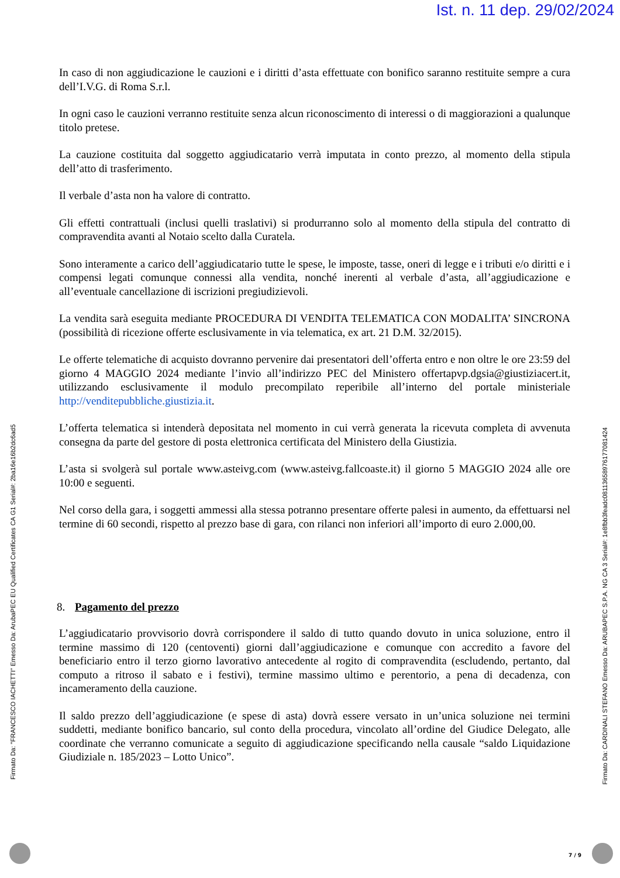Ist. n. 11 dep. 29/02/2024
In caso di non aggiudicazione le cauzioni e i diritti d’asta effettuate con bonifico saranno restituite sempre a cura dell’I.V.G. di Roma S.r.l.
In ogni caso le cauzioni verranno restituite senza alcun riconoscimento di interessi o di maggiorazioni a qualunque titolo pretese.
La cauzione costituita dal soggetto aggiudicatario verrà imputata in conto prezzo, al momento della stipula dell’atto di trasferimento.
Il verbale d’asta non ha valore di contratto.
Gli effetti contrattuali (inclusi quelli traslativi) si produrranno solo al momento della stipula del contratto di compravendita avanti al Notaio scelto dalla Curatela.
Sono interamente a carico dell’aggiudicatario tutte le spese, le imposte, tasse, oneri di legge e i tributi e/o diritti e i compensi legati comunque connessi alla vendita, nonché inerenti al verbale d’asta, all’aggiudicazione e all’eventuale cancellazione di iscrizioni pregiudizievoli.
La vendita sarà eseguita mediante PROCEDURA DI VENDITA TELEMATICA CON MODALITA’ SINCRONA (possibilità di ricezione offerte esclusivamente in via telematica, ex art. 21 D.M. 32/2015).
Le offerte telematiche di acquisto dovranno pervenire dai presentatori dell’offerta entro e non oltre le ore 23:59 del giorno 4 MAGGIO 2024 mediante l’invio all’indirizzo PEC del Ministero offertapvp.dgsia@giustiziacert.it, utilizzando esclusivamente il modulo precompilato reperibile all’interno del portale ministeriale http://venditepubbliche.giustizia.it.
L’offerta telematica si intenderà depositata nel momento in cui verrà generata la ricevuta completa di avvenuta consegna da parte del gestore di posta elettronica certificata del Ministero della Giustizia.
L’asta si svolgerà sul portale www.asteivg.com (www.asteivg.fallcoaste.it) il giorno 5 MAGGIO 2024 alle ore 10:00 e seguenti.
Nel corso della gara, i soggetti ammessi alla stessa potranno presentare offerte palesi in aumento, da effettuarsi nel termine di 60 secondi, rispetto al prezzo base di gara, con rilanci non inferiori all’importo di euro 2.000,00.
8. Pagamento del prezzo
L’aggiudicatario provvisorio dovrà corrispondere il saldo di tutto quando dovuto in unica soluzione, entro il termine massimo di 120 (centoventi) giorni dall’aggiudicazione e comunque con accredito a favore del beneficiario entro il terzo giorno lavorativo antecedente al rogito di compravendita (escludendo, pertanto, dal computo a ritroso il sabato e i festivi), termine massimo ultimo e perentorio, a pena di decadenza, con incameramento della cauzione.
Il saldo prezzo dell’aggiudicazione (e spese di asta) dovrà essere versato in un’unica soluzione nei termini suddetti, mediante bonifico bancario, sul conto della procedura, vincolato all’ordine del Giudice Delegato, alle coordinate che verranno comunicate a seguito di aggiudicazione specificando nella causale “saldo Liquidazione Giudiziale n. 185/2023 – Lotto Unico”.
Firmato Da: "FRANCESCO IACHETTI" Emesso Da: ArubaPEC EU Qualified Certificates CA G1 Serial#: 2ba16e16b2dc6ad5
Firmato Da: CARDINALI STEFANO Emesso Da: ARUBAPEC S.P.A. NG CA 3 Serial#: 1e8fbb3feadc08113658976177081424
7 / 9